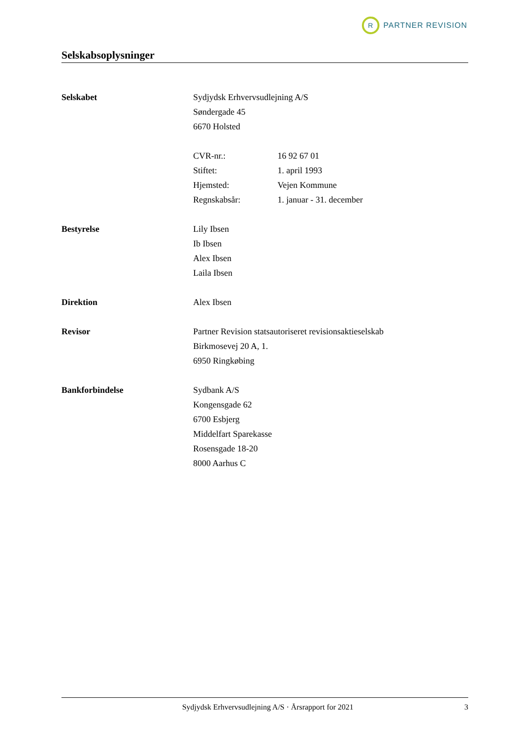R
PARTNER REVISION
Selskabsoplysninger
Selskabet Sydjydsk Erhvervsudlejning A/S
Søndergade 45
6670 Holsted
CVR-nr.: 16 92 67 01
Stiftet: 1. april 1993
Hjemsted: Vejen Kommune
Regnskabsår: 1. januar - 31. december
Bestyrelse Lily Ibsen
Ib Ibsen
Alex Ibsen
Laila Ibsen
Direktion Alex Ibsen
Revisor Partner Revision statsautoriseret revisionsaktieselskab
Birkmosevej 20 A, 1.
6950 Ringkøbing
Bankforbindelse Sydbank A/S
Kongensgade 62
6700 Esbjerg
Middelfart Sparekasse
Rosensgade 18-20
8000 Aarhus C
Sydjydsk Erhvervsudlejning A/S · Årsrapport for 2021 3